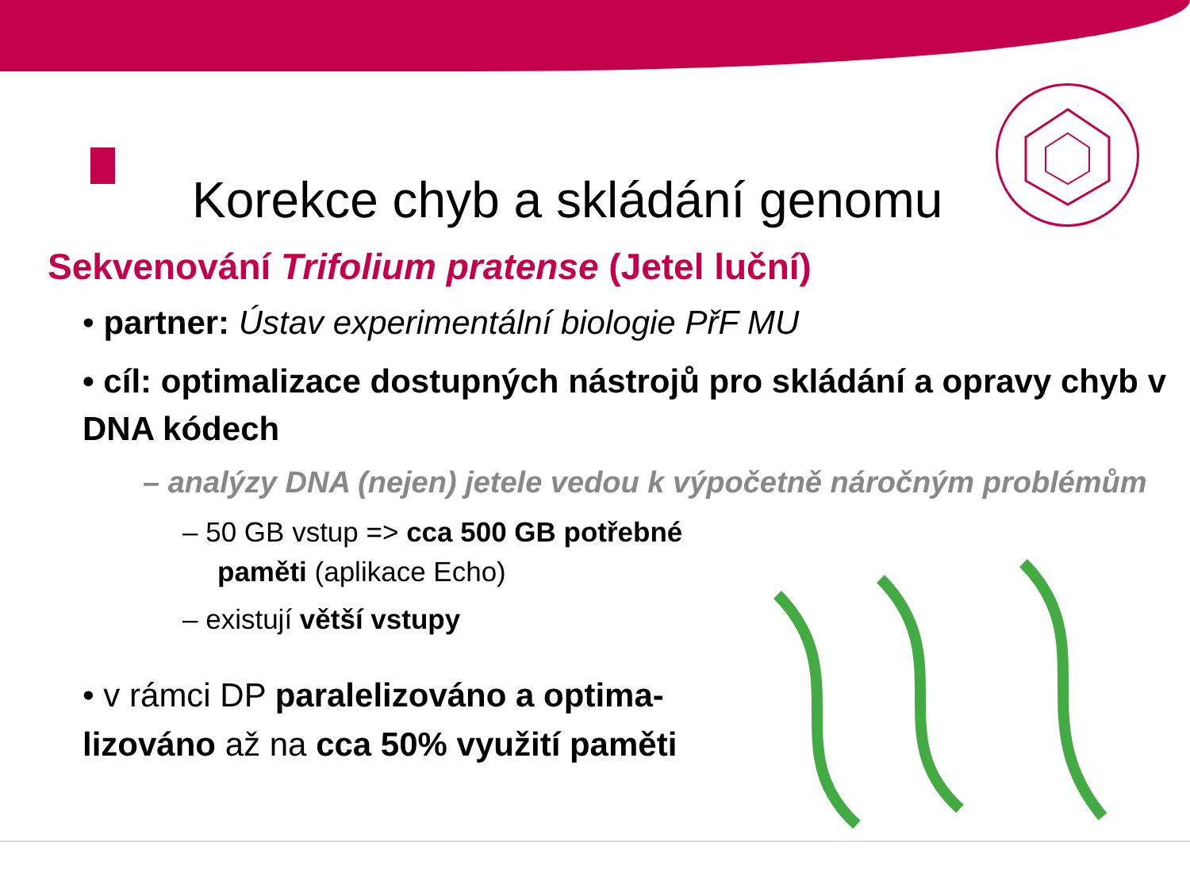Korekce chyb a skládání genomu
Sekvenování Trifolium pratense (Jetel luční)
• partner: Ústav experimentální biologie PřF MU
• cíl: optimalizace dostupných nástrojů pro skládání a opravy chyb v DNA kódech
– analýzy DNA (nejen) jetele vedou k výpočetně náročným problémům
– 50 GB vstup => cca 500 GB potřebné paměti (aplikace Echo)
– existují větší vstupy
• v rámci DP paralelizováno a optima-lizováno až na cca 50% využití paměti